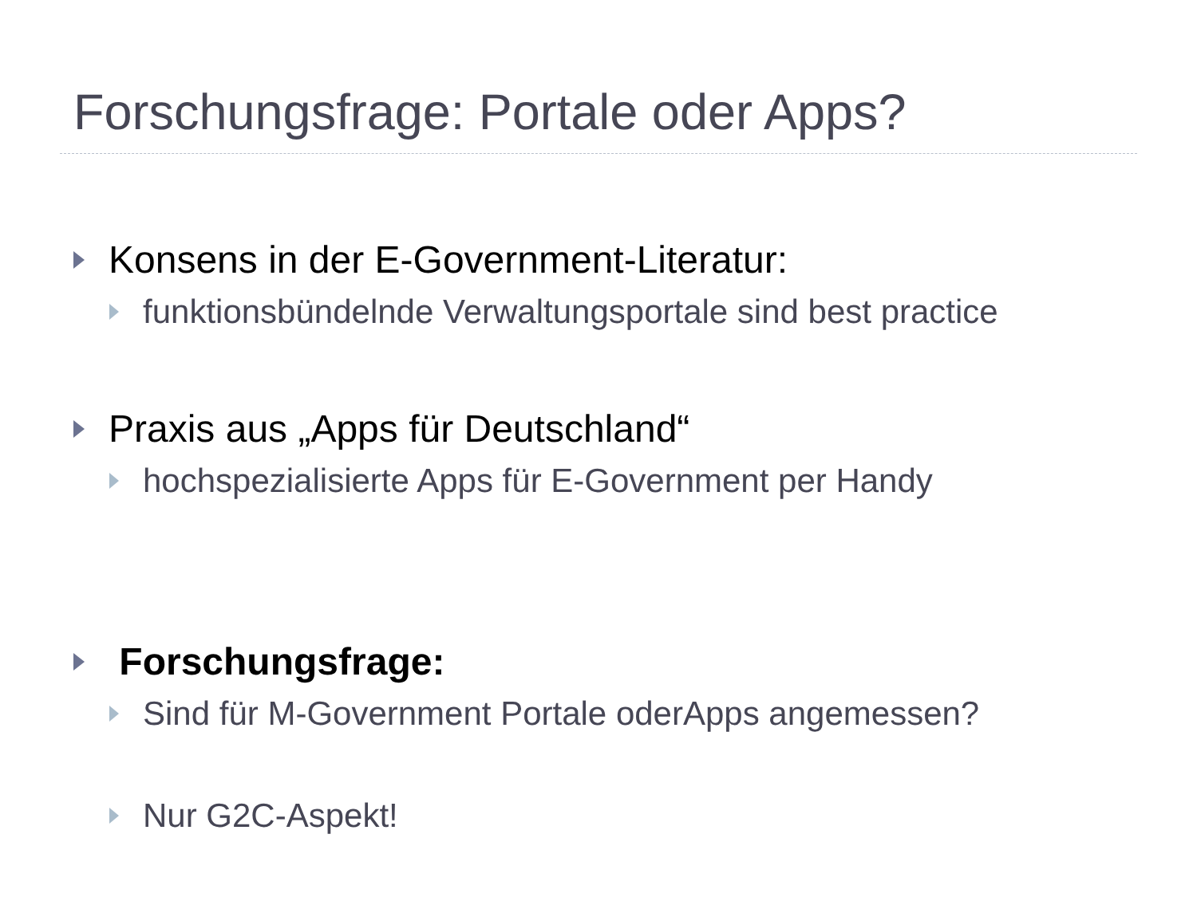Forschungsfrage: Portale oder Apps?
Konsens in der E-Government-Literatur:
funktionsbündelnde Verwaltungsportale sind best practice
Praxis aus „Apps für Deutschland“
hochspezialisierte Apps für E-Government per Handy
Forschungsfrage:
Sind für M-Government Portale oderApps angemessen?
Nur G2C-Aspekt!